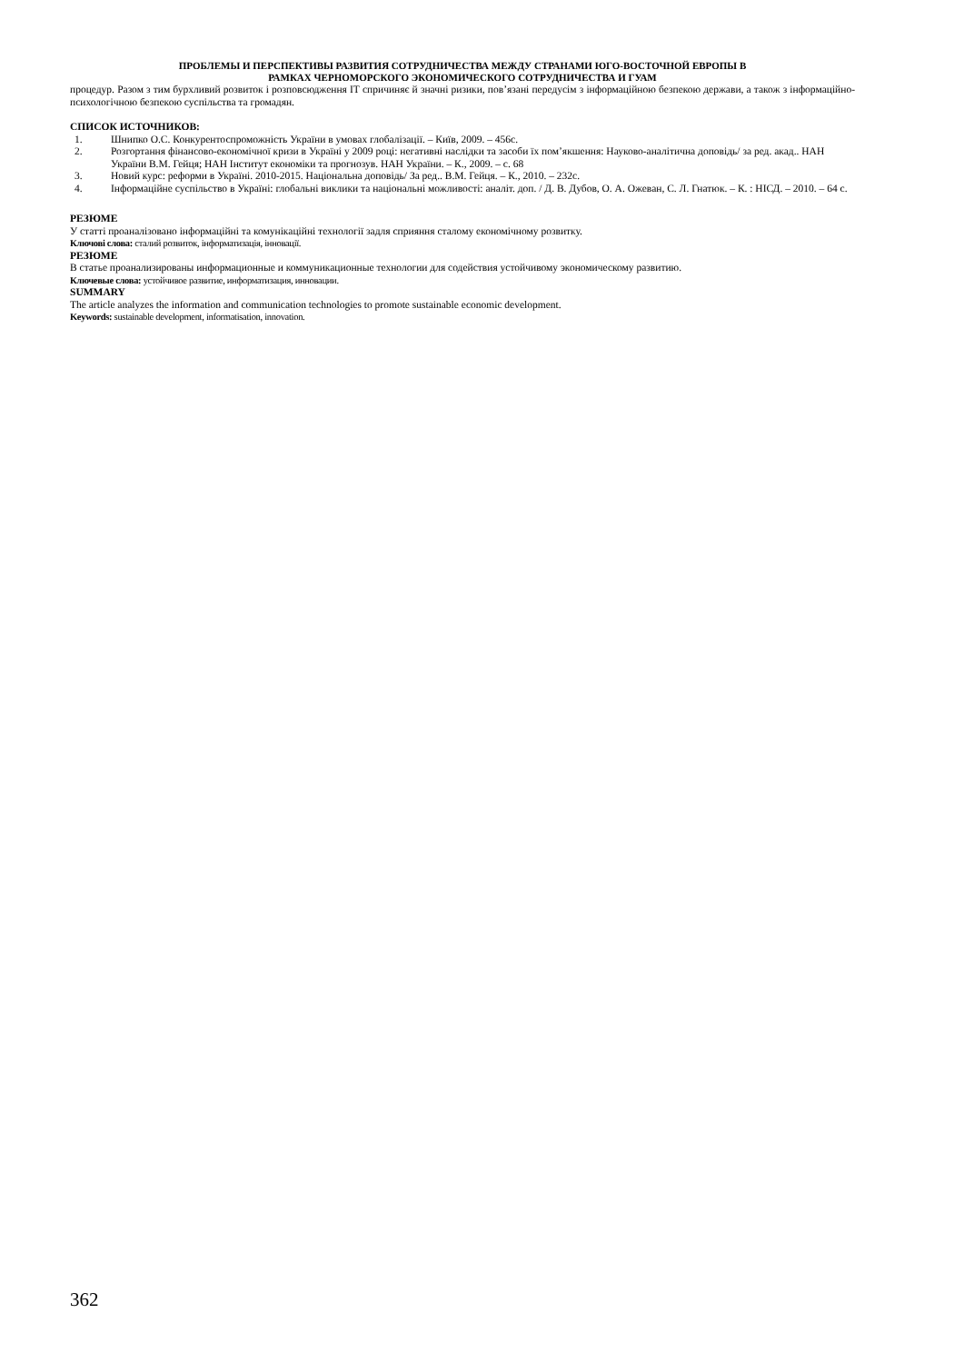ПРОБЛЕМЫ И ПЕРСПЕКТИВЫ РАЗВИТИЯ СОТРУДНИЧЕСТВА МЕЖДУ СТРАНАМИ ЮГО-ВОСТОЧНОЙ ЕВРОПЫ В
РАМКАХ ЧЕРНОМОРСКОГО ЭКОНОМИЧЕСКОГО СОТРУДНИЧЕСТВА И ГУАМ
процедур. Разом з тим бурхливий розвиток і розповсюдження ІТ спричиняє й значні ризики, пов’язані передусім з інформаційною безпекою держави, а також з інформаційно-психологічною безпекою суспільства та громадян.
СПИСОК ИСТОЧНИКОВ:
1. Шнипко О.С. Конкурентоспроможність України в умовах глобалізації. – Київ, 2009. – 456с.
2. Розгортання фінансово-економічної кризи в Україні у 2009 році: негативні наслідки та засоби їх пом’якшення: Науково-аналітична доповідь/ за ред. акад.. НАН України В.М. Гейця; НАН Інститут економіки та прогнозув. НАН України. – К., 2009. – с. 68
3. Новий курс: реформи в Україні. 2010-2015. Національна доповідь/ За ред.. В.М. Гейця. – К., 2010. – 232с.
4. Інформаційне суспільство в Україні: глобальні виклики та національні можливості: аналіт. доп. / Д. В. Дубов, О. А. Ожеван, С. Л. Гнатюк. – К. : НІСД. – 2010. – 64 с.
РЕЗЮМЕ
У статті проаналізовано інформаційні та комунікаційні технології задля сприяння сталому економічному розвитку.
Ключові слова: сталий розвиток, інформатизація, інновації.
РЕЗЮМЕ
В статье проанализированы информационные и коммуникационные технологии для содействия устойчивому экономическому развитию.
Ключевые слова: устойчивое развитие, информатизация, инновации.
SUMMARY
The article analyzes the information and communication technologies to promote sustainable economic development.
Keywords: sustainable development, informatisation, innovation.
362